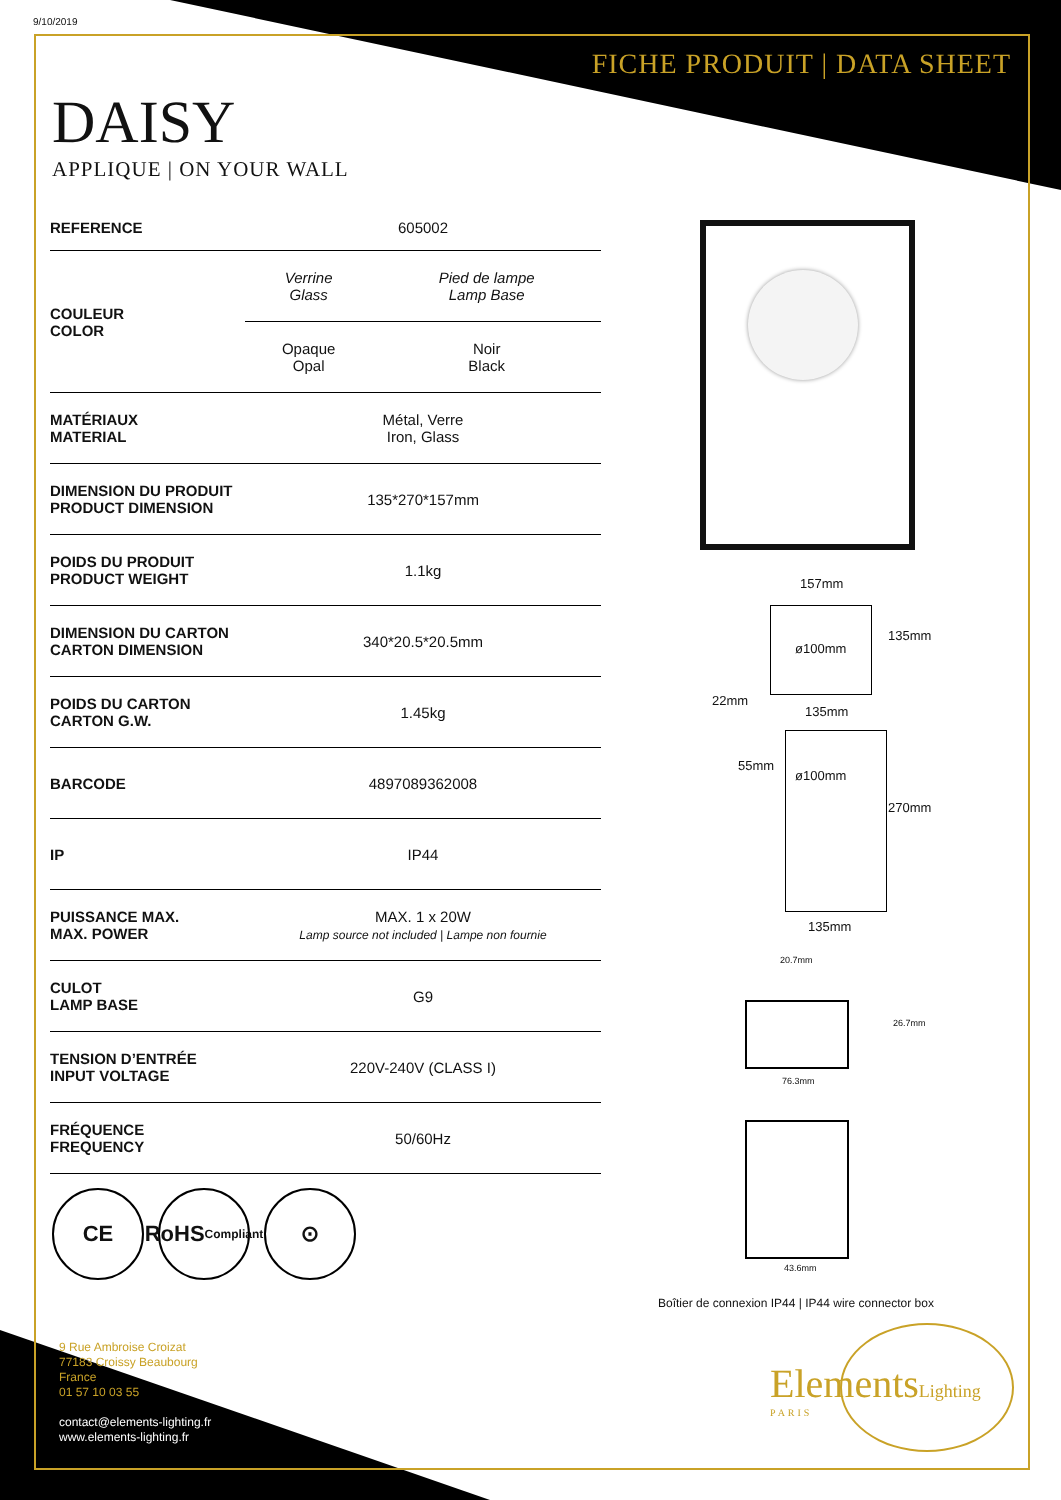9/10/2019
FICHE PRODUIT | DATA SHEET
DAISY
APPLIQUE | ON YOUR WALL
| REFERENCE | 605002 | |
| COULEUR COLOR | Verrine Glass | Pied de lampe Lamp Base |
| | Opaque Opal | Noir Black |
| MATÉRIAUX MATERIAL | Métal, Verre Iron, Glass | |
| DIMENSION DU PRODUIT PRODUCT DIMENSION | 135*270*157mm | |
| POIDS DU PRODUIT PRODUCT WEIGHT | 1.1kg | |
| DIMENSION DU CARTON CARTON DIMENSION | 340*20.5*20.5mm | |
| POIDS DU CARTON CARTON G.W. | 1.45kg | |
| BARCODE | 4897089362008 | |
| IP | IP44 | |
| PUISSANCE MAX. MAX. POWER | MAX. 1 x 20W Lamp source not included / Lampe non fournie | |
| CULOT LAMP BASE | G9 | |
| TENSION D’ENTRÉE INPUT VOLTAGE | 220V-240V (CLASS I) | |
| FRÉQUENCE FREQUENCY | 50/60Hz | |
157mm
ø100mm
22mm
135mm
135mm
55mm
ø100mm
270mm
135mm
20.7mm
26.7mm
76.3mm
43.6mm
Boîtier de connexion IP44 | IP44 wire connector box
CE RoHS
Compliant
⊙
9 Rue Ambroise Croizat
77183 Croissy Beaubourg
France
01 57 10 03 55
contact@elements-lighting.fr
www.elements-lighting.fr
ElementsLighting
PARIS